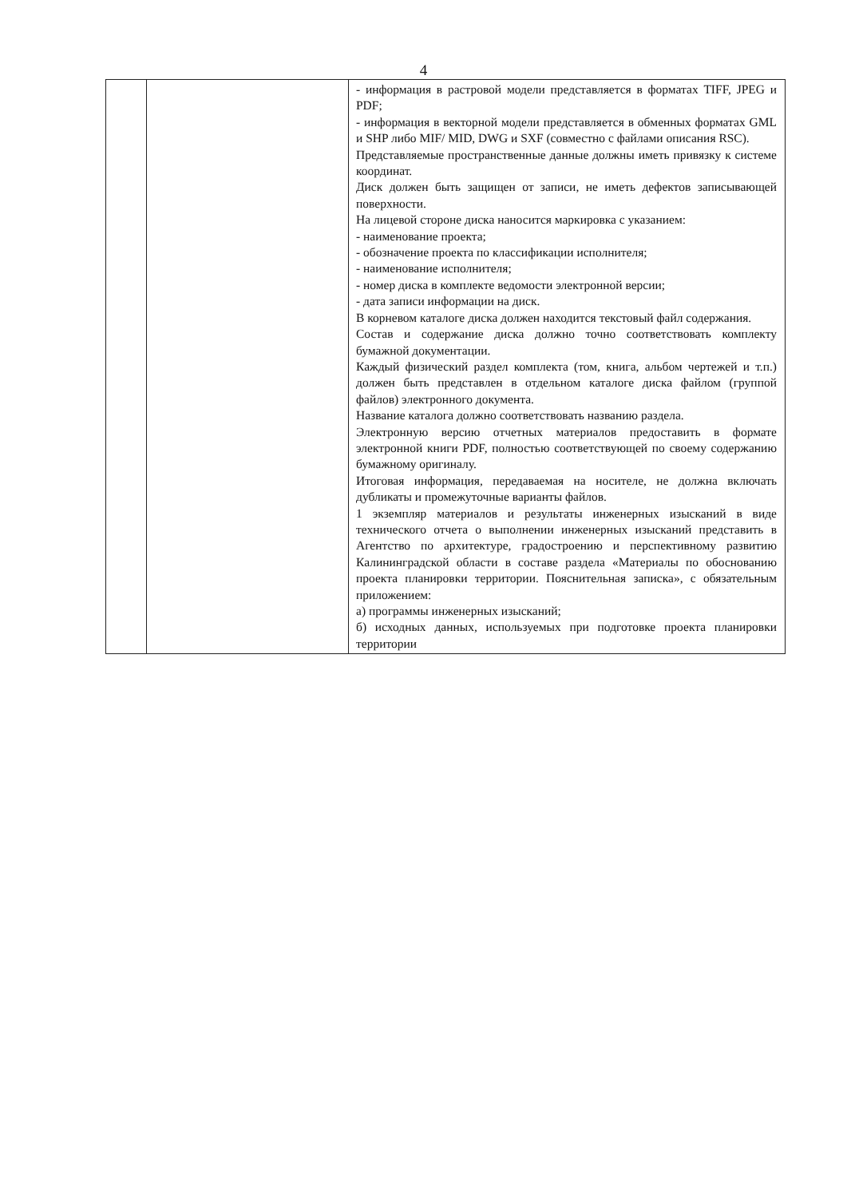4
| | | - информация в растровой модели представляется в форматах TIFF, JPEG и PDF; - информация в векторной модели представляется в обменных форматах GML и SHP либо MIF/ MID, DWG и SXF (совместно с файлами описания RSC). Представляемые пространственные данные должны иметь привязку к системе координат. Диск должен быть защищен от записи, не иметь дефектов записывающей поверхности. На лицевой стороне диска наносится маркировка с указанием: - наименование проекта; - обозначение проекта по классификации исполнителя; - наименование исполнителя; - номер диска в комплекте ведомости электронной версии; - дата записи информации на диск. В корневом каталоге диска должен находится текстовый файл содержания. Состав и содержание диска должно точно соответствовать комплекту бумажной документации. Каждый физический раздел комплекта (том, книга, альбом чертежей и т.п.) должен быть представлен в отдельном каталоге диска файлом (группой файлов) электронного документа. Название каталога должно соответствовать названию раздела. Электронную версию отчетных материалов предоставить в формате электронной книги PDF, полностью соответствующей по своему содержанию бумажному оригиналу. Итоговая информация, передаваемая на носителе, не должна включать дубликаты и промежуточные варианты файлов. 1 экземпляр материалов и результаты инженерных изысканий в виде технического отчета о выполнении инженерных изысканий представить в Агентство по архитектуре, градостроению и перспективному развитию Калининградской области в составе раздела «Материалы по обоснованию проекта планировки территории. Пояснительная записка», с обязательным приложением: а) программы инженерных изысканий; б) исходных данных, используемых при подготовке проекта планировки территории |